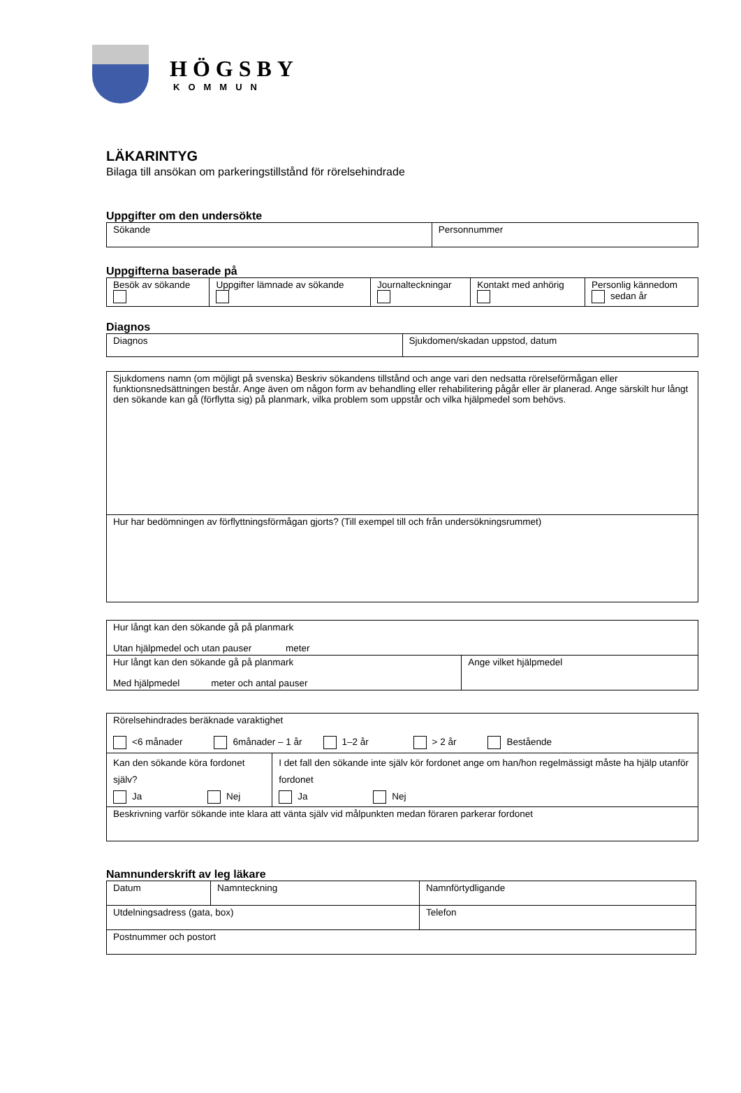HÖGSBY
KOMMUN
LÄKARINTYG
Bilaga till ansökan om parkeringstillstånd för rörelsehindrade
Uppgifter om den undersökte
| Sökande | Personnummer |
Uppgifterna baserade på
| Besök av sökande | Uppgifter lämnade av sökande | Journalteckningar | Kontakt med anhörig | Personlig kännedom sedan år |
Diagnos
| Diagnos | Sjukdomen/skadan uppstod, datum |
| Sjukdomens namn (om möjligt på svenska) Beskriv sökandens tillstånd och ange vari den nedsatta rörelseförmågan eller funktionsnedsättningen består. Ange även om någon form av behandling eller rehabilitering pågår eller är planerad. Ange särskilt hur långt den sökande kan gå (förflytta sig) på planmark, vilka problem som uppstår och vilka hjälpmedel som behövs. |
| Hur har bedömningen av förflyttningsförmågan gjorts? (Till exempel till och från undersökningsrummet) |
| Hur långt kan den sökande gå på planmark Utan hjälpmedel och utan pauser meter | |
| Hur långt kan den sökande gå på planmark Med hjälpmedel meter och antal pauser | Ange vilket hjälpmedel |
| Rörelsehindrades beräknade varaktighet <6 månader 6månader – 1 år 1–2 år > 2 år Bestående | |
| Kan den sökande köra fordonet själv? Ja Nej | I det fall den sökande inte själv kör fordonet ange om han/hon regelmässigt måste ha hjälp utanför fordonet Ja Nej |
| Beskrivning varför sökande inte klara att vänta själv vid målpunkten medan föraren parkerar fordonet | |
Namnunderskrift av leg läkare
| Datum | Namnteckning | Namnförtydligande |
| Utdelningsadress (gata, box) | | Telefon |
| Postnummer och postort | | |